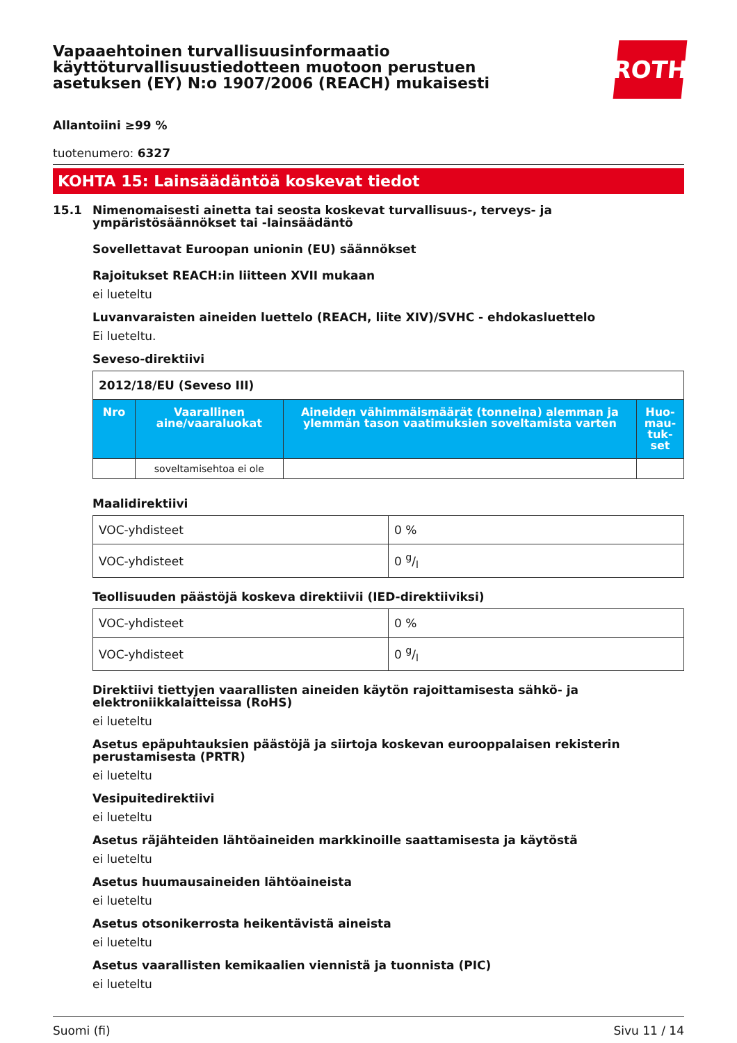Vapaaehtoinen turvallisuusinformaatio
käyttöturvallisuustiedotteen muotoon perustuen
asetuksen (EY) N:o 1907/2006 (REACH) mukaisesti
ROTH
Allantoiini ≥99 %
tuotenumero: 6327
KOHTA 15: Lainsäädäntöä koskevat tiedot
15.1 Nimenomaisesti ainetta tai seosta koskevat turvallisuus-, terveys- ja ympäristösäännökset tai -lainsäädäntö
Sovellettavat Euroopan unionin (EU) säännökset
Rajoitukset REACH:in liitteen XVII mukaan
ei lueteltu
Luvanvaraisten aineiden luettelo (REACH, liite XIV)/SVHC - ehdokasluettelo
Ei lueteltu.
Seveso-direktiivi
| 2012/18/EU (Seveso III) | | | |
| --- | --- | --- | --- |
| Nro | Vaarallinen aine/vaaraluokat | Aineiden vähimmäismäärät (tonneina) alemman ja ylemmän tason vaatimuksien soveltamista varten | Huo-mau-tuk-set |
| | soveltamisehtoa ei ole | | |
Maalidirektiivi
| VOC-yhdisteet | 0 % |
| VOC-yhdisteet | 0 g/l |
Teollisuuden päästöjä koskeva direktiivii (IED-direktiiviksi)
| VOC-yhdisteet | 0 % |
| VOC-yhdisteet | 0 g/l |
Direktiivi tiettyjen vaarallisten aineiden käytön rajoittamisesta sähkö- ja elektroniikkalaitteissa (RoHS)
ei lueteltu
Asetus epäpuhtauksien päästöjä ja siirtoja koskevan eurooppalaisen rekisterin perustamisesta (PRTR)
ei lueteltu
Vesipuitedirektiivi
ei lueteltu
Asetus räjähteiden lähtöaineiden markkinoille saattamisesta ja käytöstä
ei lueteltu
Asetus huumausaineiden lähtöaineista
ei lueteltu
Asetus otsonikerrosta heikentävistä aineista
ei lueteltu
Asetus vaarallisten kemikaalien viennistä ja tuonnista (PIC)
ei lueteltu
Suomi (fi) Sivu 11 / 14